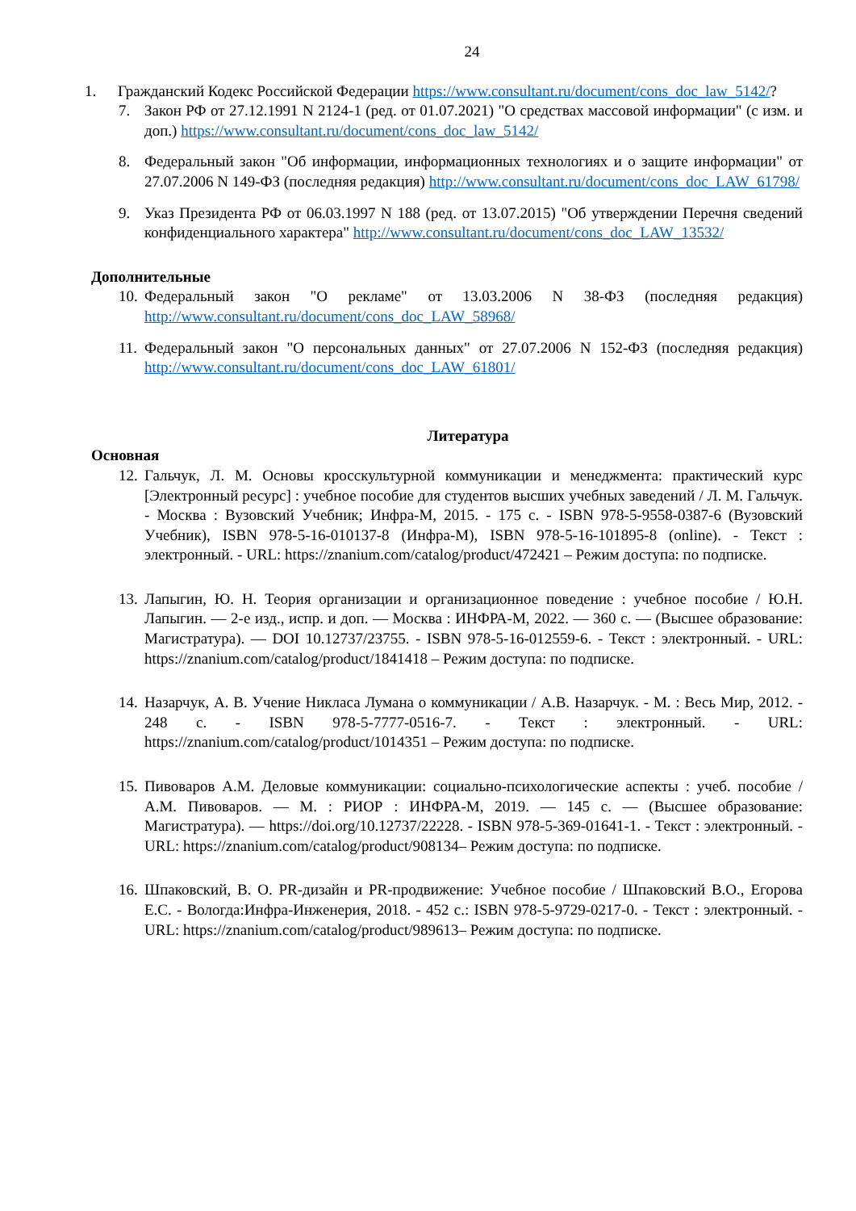24
1. Гражданский Кодекс Российской Федерации https://www.consultant.ru/document/cons_doc_law_5142/?
7. Закон РФ от 27.12.1991 N 2124-1 (ред. от 01.07.2021) "О средствах массовой информации" (с изм. и доп.) https://www.consultant.ru/document/cons_doc_law_5142/
8. Федеральный закон "Об информации, информационных технологиях и о защите информации" от 27.07.2006 N 149-ФЗ (последняя редакция) http://www.consultant.ru/document/cons_doc_LAW_61798/
9. Указ Президента РФ от 06.03.1997 N 188 (ред. от 13.07.2015) "Об утверждении Перечня сведений конфиденциального характера" http://www.consultant.ru/document/cons_doc_LAW_13532/
Дополнительные
10. Федеральный закон "О рекламе" от 13.03.2006 N 38-ФЗ (последняя редакция) http://www.consultant.ru/document/cons_doc_LAW_58968/
11. Федеральный закон "О персональных данных" от 27.07.2006 N 152-ФЗ (последняя редакция) http://www.consultant.ru/document/cons_doc_LAW_61801/
Литература
Основная
12. Гальчук, Л. М. Основы кросскультурной коммуникации и менеджмента: практический курс [Электронный ресурс] : учебное пособие для студентов высших учебных заведений / Л. М. Гальчук. - Москва : Вузовский Учебник; Инфра-М, 2015. - 175 с. - ISBN 978-5-9558-0387-6 (Вузовский Учебник), ISBN 978-5-16-010137-8 (Инфра-М), ISBN 978-5-16-101895-8 (online). - Текст : электронный. - URL: https://znanium.com/catalog/product/472421 – Режим доступа: по подписке.
13. Лапыгин, Ю. Н. Теория организации и организационное поведение : учебное пособие / Ю.Н. Лапыгин. — 2-е изд., испр. и доп. — Москва : ИНФРА-М, 2022. — 360 с. — (Высшее образование: Магистратура). — DOI 10.12737/23755. - ISBN 978-5-16-012559-6. - Текст : электронный. - URL: https://znanium.com/catalog/product/1841418 – Режим доступа: по подписке.
14. Назарчук, А. В. Учение Никласа Лумана о коммуникации / А.В. Назарчук. - М. : Весь Мир, 2012. - 248 с. - ISBN 978-5-7777-0516-7. - Текст : электронный. - URL: https://znanium.com/catalog/product/1014351 – Режим доступа: по подписке.
15. Пивоваров А.М. Деловые коммуникации: социально-психологические аспекты : учеб. пособие / А.М. Пивоваров. — М. : РИОР : ИНФРА-М, 2019. — 145 с. — (Высшее образование: Магистратура). — https://doi.org/10.12737/22228. - ISBN 978-5-369-01641-1. - Текст : электронный. - URL: https://znanium.com/catalog/product/908134– Режим доступа: по подписке.
16. Шпаковский, В. О. PR-дизайн и PR-продвижение: Учебное пособие / Шпаковский В.О., Егорова Е.С. - Вологда:Инфра-Инженерия, 2018. - 452 с.: ISBN 978-5-9729-0217-0. - Текст : электронный. - URL: https://znanium.com/catalog/product/989613– Режим доступа: по подписке.